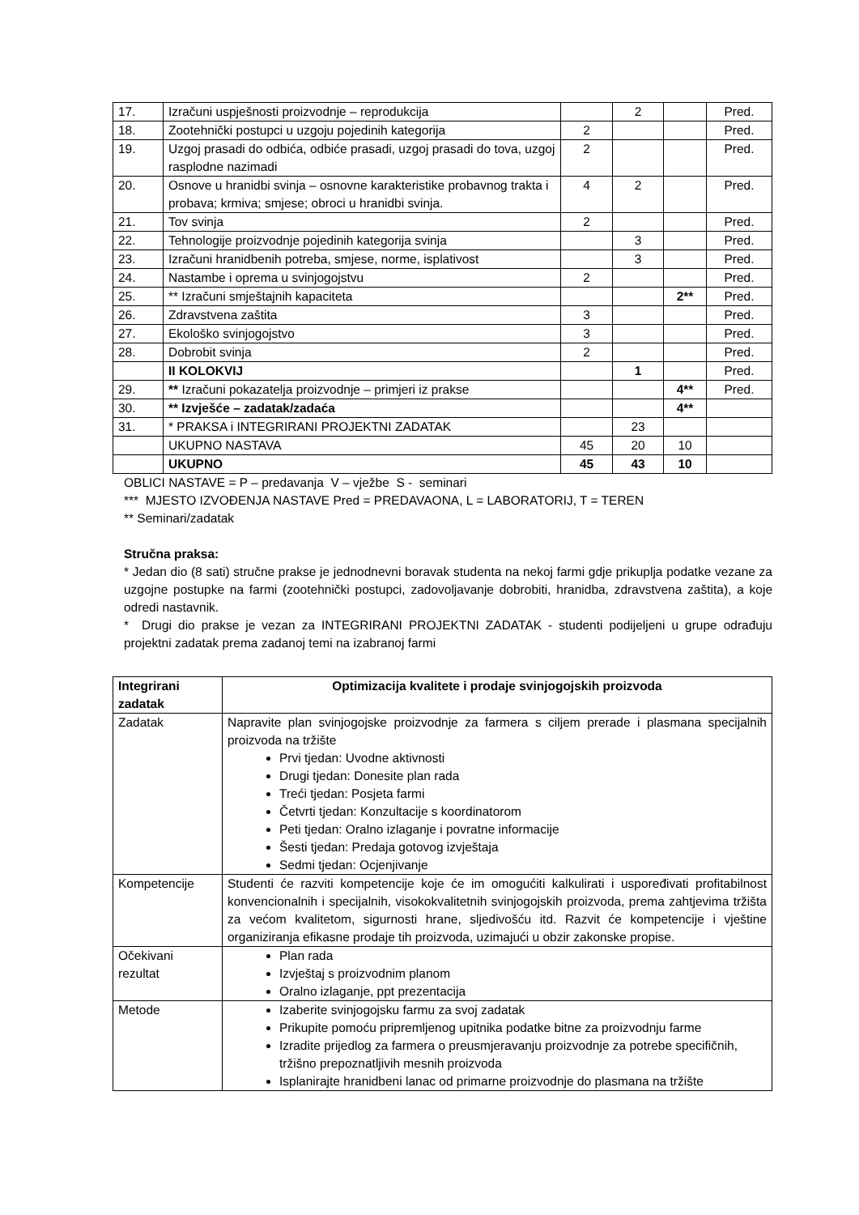| 17. | Izračuni uspješnosti proizvodnje – reprodukcija | | 2 | | Pred. |
| 18. | Zootehnički postupci u uzgoju pojedinih kategorija | 2 | | | Pred. |
| 19. | Uzgoj prasadi do odbića, odbiće prasadi, uzgoj prasadi do tova, uzgoj rasplodne nazimadi | 2 | | | Pred. |
| 20. | Osnove u hranidbi svinja – osnovne karakteristike probavnog trakta i probava; krmiva; smjese; obroci u hranidbi svinja. | 4 | 2 | | Pred. |
| 21. | Tov svinja | 2 | | | Pred. |
| 22. | Tehnologije proizvodnje pojedinih kategorija svinja | | 3 | | Pred. |
| 23. | Izračuni hranidbenih potreba, smjese, norme, isplativost | | 3 | | Pred. |
| 24. | Nastambe i oprema u svinjogojstvu | 2 | | | Pred. |
| 25. | ** Izračuni smještajnih kapaciteta | | | 2** | Pred. |
| 26. | Zdravstvena zaštita | 3 | | | Pred. |
| 27. | Ekološko svinjogojstvo | 3 | | | Pred. |
| 28. | Dobrobit svinja | 2 | | | Pred. |
| | II KOLOKVIJ | | 1 | | Pred. |
| 29. | ** Izračuni pokazatelja proizvodnje – primjeri iz prakse | | | 4** | Pred. |
| 30. | ** Izvješće – zadatak/zadaća | | | 4** | |
| 31. | * PRAKSA i INTEGRIRANI PROJEKTNI ZADATAK | | 23 | | |
| | UKUPNO NASTAVA | 45 | 20 | 10 | |
| | UKUPNO | 45 | 43 | 10 | |
OBLICI NASTAVE = P – predavanja V – vježbe S - seminari
*** MJESTO IZVOĐENJA NASTAVE Pred = PREDAVAONA, L = LABORATORIJ, T = TEREN
** Seminari/zadatak
Stručna praksa:
* Jedan dio (8 sati) stručne prakse je jednodnevni boravak studenta na nekoj farmi gdje prikuplja podatke vezane za uzgojne postupke na farmi (zootehnički postupci, zadovoljavanje dobrobiti, hranidba, zdravstvena zaštita), a koje odredi nastavnik.
* Drugi dio prakse je vezan za INTEGRIRANI PROJEKTNI ZADATAK - studenti podijeljeni u grupe odrađuju projektni zadatak prema zadanoj temi na izabranoj farmi
| Integrirani zadatak | Optimizacija kvalitete i prodaje svinjogojskih proizvoda |
| --- | --- |
| Zadatak | Napravite plan svinjogojske proizvodnje za farmera s ciljem prerade i plasmana specijalnih proizvoda na tržište Prvi tjedan: Uvodne aktivnosti Drugi tjedan: Donesite plan rada Treći tjedan: Posjeta farmi Četvrti tjedan: Konzultacije s koordinatorom Peti tjedan: Oralno izlaganje i povratne informacije Šesti tjedan: Predaja gotovog izvještaja Sedmi tjedan: Ocjenjivanje |
| Kompetencije | Studenti će razviti kompetencije koje će im omogućiti kalkulirati i uspoređivati profitabilnost konvencionalnih i specijalnih, visokokvalitetnih svinjogojskih proizvoda, prema zahtjevima tržišta za većom kvalitetom, sigurnosti hrane, sljedivošću itd. Razvit će kompetencije i vještine organiziranja efikasne prodaje tih proizvoda, uzimajući u obzir zakonske propise. |
| Očekivani rezultat | Plan rada Izvještaj s proizvodnim planom Oralno izlaganje, ppt prezentacija |
| Metode | Izaberite svinjogojsku farmu za svoj zadatak Prikupite pomoću pripremljenog upitnika podatke bitne za proizvodnju farme Izradite prijedlog za farmera o preusmjeravanju proizvodnje za potrebe specifičnih, tržišno prepoznatljivih mesnih proizvoda Isplanirajte hranidbeni lanac od primarne proizvodnje do plasmana na tržište |